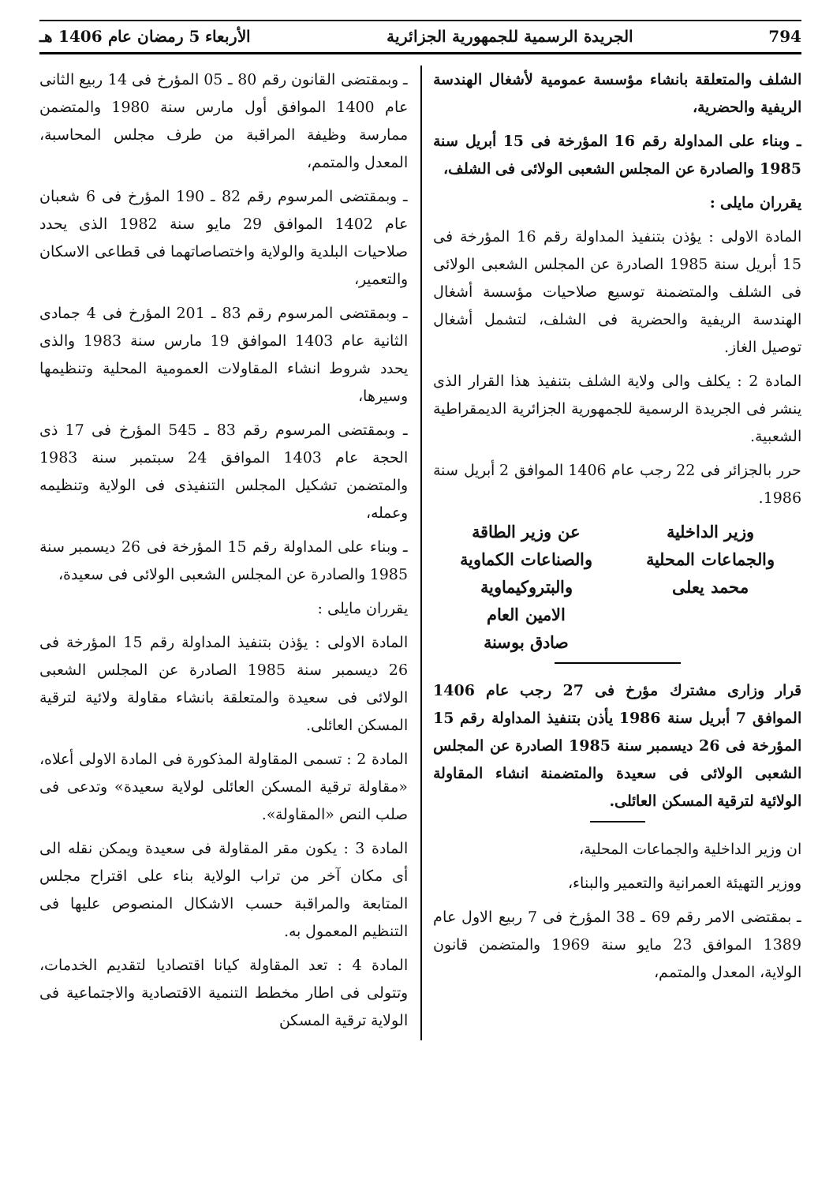794 الجريدة الرسمية للجمهورية الجزائرية الأربعاء 5 رمضان عام 1406 هـ
الشلف والمتعلقة بانشاء مؤسسة عمومية لأشغال الهندسة الريفية والحضرية،
ـ وبناء على المداولة رقم 16 المؤرخة فى 15 أبريل سنة 1985 والصادرة عن المجلس الشعبى الولائى فى الشلف،
يقرران مايلى :
المادة الاولى : يؤذن بتنفيذ المداولة رقم 16 المؤرخة فى 15 أبريل سنة 1985 الصادرة عن المجلس الشعبى الولائى فى الشلف والمتضمنة توسيع صلاحيات مؤسسة أشغال الهندسة الريفية والحضرية فى الشلف، لتشمل أشغال توصيل الغاز.
المادة 2 : يكلف والى ولاية الشلف بتنفيذ هذا القرار الذى ينشر فى الجريدة الرسمية للجمهورية الجزائرية الديمقراطية الشعبية.
حرر بالجزائر فى 22 رجب عام 1406 الموافق 2 أبريل سنة 1986.
وزير الداخلية
والجماعات المحلية
محمد يعلى
عن وزير الطاقة
والصناعات الكماوية
والبتروكيماوية
الامين العام
صادق بوسنة
قرار وزارى مشترك مؤرخ فى 27 رجب عام 1406 الموافق 7 أبريل سنة 1986 يأذن بتنفيذ المداولة رقم 15 المؤرخة فى 26 ديسمبر سنة 1985 الصادرة عن المجلس الشعبى الولائى فى سعيدة والمتضمنة انشاء المقاولة الولائية لترقية المسكن العائلى.
ان وزير الداخلية والجماعات المحلية،
ووزير التهيئة العمرانية والتعمير والبناء،
ـ بمقتضى الامر رقم 69 ـ 38 المؤرخ فى 7 ربيع الاول عام 1389 الموافق 23 مايو سنة 1969 والمتضمن قانون الولاية، المعدل والمتمم،
ـ وبمقتضى القانون رقم 80 ـ 05 المؤرخ فى 14 ربيع الثانى عام 1400 الموافق أول مارس سنة 1980 والمتضمن ممارسة وظيفة المراقبة من طرف مجلس المحاسبة، المعدل والمتمم،
ـ وبمقتضى المرسوم رقم 82 ـ 190 المؤرخ فى 6 شعبان عام 1402 الموافق 29 مايو سنة 1982 الذى يحدد صلاحيات البلدية والولاية واختصاصاتهما فى قطاعى الاسكان والتعمير،
ـ وبمقتضى المرسوم رقم 83 ـ 201 المؤرخ فى 4 جمادى الثانية عام 1403 الموافق 19 مارس سنة 1983 والذى يحدد شروط انشاء المقاولات العمومية المحلية وتنظيمها وسيرها،
ـ وبمقتضى المرسوم رقم 83 ـ 545 المؤرخ فى 17 ذى الحجة عام 1403 الموافق 24 سبتمبر سنة 1983 والمتضمن تشكيل المجلس التنفيذى فى الولاية وتنظيمه وعمله،
ـ وبناء على المداولة رقم 15 المؤرخة فى 26 ديسمبر سنة 1985 والصادرة عن المجلس الشعبى الولائى فى سعيدة،
يقرران مايلى :
المادة الاولى : يؤذن بتنفيذ المداولة رقم 15 المؤرخة فى 26 ديسمبر سنة 1985 الصادرة عن المجلس الشعبى الولائى فى سعيدة والمتعلقة بانشاء مقاولة ولائية لترقية المسكن العائلى.
المادة 2 : تسمى المقاولة المذكورة فى المادة الاولى أعلاه، «مقاولة ترقية المسكن العائلى لولاية سعيدة» وتدعى فى صلب النص «المقاولة».
المادة 3 : يكون مقر المقاولة فى سعيدة ويمكن نقله الى أى مكان آخر من تراب الولاية بناء على اقتراح مجلس المتابعة والمراقبة حسب الاشكال المنصوص عليها فى التنظيم المعمول به.
المادة 4 : تعد المقاولة كيانا اقتصاديا لتقديم الخدمات، وتتولى فى اطار مخطط التنمية الاقتصادية والاجتماعية فى الولاية ترقية المسكن